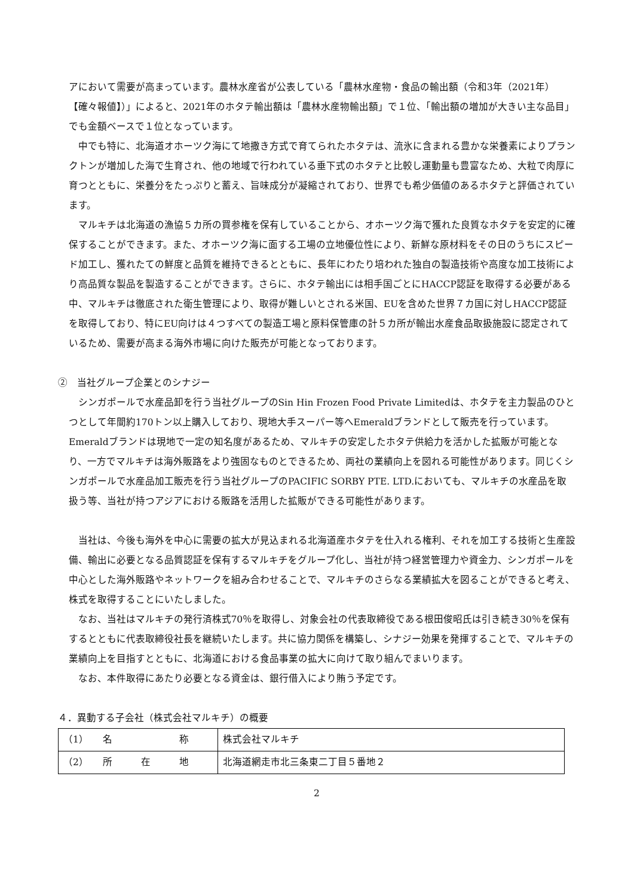アにおいて需要が高まっています。農林水産省が公表している「農林水産物・食品の輸出額（令和3年（2021年）【確々報値】）」によると、2021年のホタテ輸出額は「農林水産物輸出額」で１位、「輸出額の増加が大きい主な品目」でも金額ベースで１位となっています。
中でも特に、北海道オホーツク海にて地撒き方式で育てられたホタテは、流氷に含まれる豊かな栄養素によりプランクトンが増加した海で生育され、他の地域で行われている垂下式のホタテと比較し運動量も豊富なため、大粒で肉厚に育つとともに、栄養分をたっぷりと蓄え、旨味成分が凝縮されており、世界でも希少価値のあるホタテと評価されています。
マルキチは北海道の漁協５カ所の買参権を保有していることから、オホーツク海で獲れた良質なホタテを安定的に確保することができます。また、オホーツク海に面する工場の立地優位性により、新鮮な原材料をその日のうちにスピード加工し、獲れたての鮮度と品質を維持できるとともに、長年にわたり培われた独自の製造技術や高度な加工技術により高品質な製品を製造することができます。さらに、ホタテ輸出には相手国ごとにHACCP認証を取得する必要がある中、マルキチは徹底された衛生管理により、取得が難しいとされる米国、EUを含めた世界７カ国に対しHACCP認証を取得しており、特にEU向けは４つすべての製造工場と原料保管庫の計５カ所が輸出水産食品取扱施設に認定されているため、需要が高まる海外市場に向けた販売が可能となっております。
②　当社グループ企業とのシナジー
シンガポールで水産品卸を行う当社グループのSin Hin Frozen Food Private Limitedは、ホタテを主力製品のひとつとして年間約170トン以上購入しており、現地大手スーパー等へEmeraldブランドとして販売を行っています。Emeraldブランドは現地で一定の知名度があるため、マルキチの安定したホタテ供給力を活かした拡販が可能となり、一方でマルキチは海外販路をより強固なものとできるため、両社の業績向上を図れる可能性があります。同じくシンガポールで水産品加工販売を行う当社グループのPACIFIC SORBY PTE. LTD.においても、マルキチの水産品を取扱う等、当社が持つアジアにおける販路を活用した拡販ができる可能性があります。
当社は、今後も海外を中心に需要の拡大が見込まれる北海道産ホタテを仕入れる権利、それを加工する技術と生産設備、輸出に必要となる品質認証を保有するマルキチをグループ化し、当社が持つ経営管理力や資金力、シンガポールを中心とした海外販路やネットワークを組み合わせることで、マルキチのさらなる業績拡大を図ることができると考え、株式を取得することにいたしました。
なお、当社はマルキチの発行済株式70％を取得し、対象会社の代表取締役である根田俊昭氏は引き続き30％を保有するとともに代表取締役社長を継続いたします。共に協力関係を構築し、シナジー効果を発揮することで、マルキチの業績向上を目指すとともに、北海道における食品事業の拡大に向けて取り組んでまいります。
なお、本件取得にあたり必要となる資金は、銀行借入により賄う予定です。
４．異動する子会社（株式会社マルキチ）の概要
| （1） 名 称 | 株式会社マルキチ |
| （2） 所 在 地 | 北海道網走市北三条東二丁目５番地２ |
2